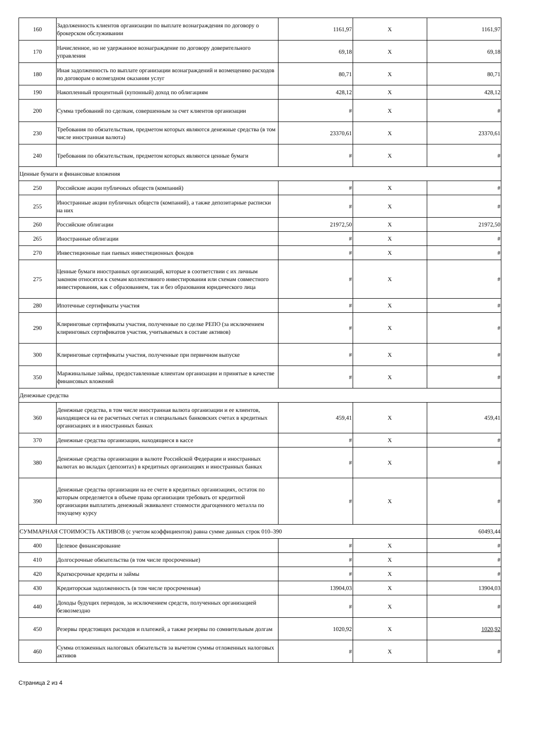| 160 | Задолженность клиентов организации по выплате вознаграждения по договору о брокерском обслуживании | 1161,97 | X | 1161,97 |
| 170 | Начисленное, но не удержанное вознаграждение по договору доверительного управления | 69,18 | X | 69,18 |
| 180 | Иная задолженность по выплате организации вознаграждений и возмещению расходов по договорам о возмездном оказании услуг | 80,71 | X | 80,71 |
| 190 | Накопленный процентный (купонный) доход по облигациям | 428,12 | X | 428,12 |
| 200 | Сумма требований по сделкам, совершенным за счет клиентов организации | # | X | # |
| 230 | Требования по обязательствам, предметом которых являются денежные средства (в том числе иностранная валюта) | 23370,61 | X | 23370,61 |
| 240 | Требования по обязательствам, предметом которых являются ценные бумаги | # | X | # |
| Ценные бумаги и финансовые вложения | | | | |
| 250 | Российские акции публичных обществ (компаний) | # | X | # |
| 255 | Иностранные акции публичных обществ (компаний), а также депозитарные расписки на них | # | X | # |
| 260 | Российские облигации | 21972,50 | X | 21972,50 |
| 265 | Иностранные облигации | # | X | # |
| 270 | Инвестиционные паи паевых инвестиционных фондов | # | X | # |
| 275 | Ценные бумаги иностранных организаций, которые в соответствии с их личным законом относятся к схемам коллективного инвестирования или схемам совместного инвестирования, как с образованием, так и без образования юридического лица | # | X | # |
| 280 | Ипотечные сертификаты участия | # | X | # |
| 290 | Клиринговые сертификаты участия, полученные по сделке РЕПО (за исключением клиринговых сертификатов участия, учитываемых в составе активов) | # | X | # |
| 300 | Клиринговые сертификаты участия, полученные при первичном выпуске | # | X | # |
| 350 | Маржинальные займы, предоставленные клиентам организации и принятые в качестве финансовых вложений | # | X | # |
| Денежные средства | | | | |
| 360 | Денежные средства, в том числе иностранная валюта организации и ее клиентов, находящиеся на ее расчетных счетах и специальных банковских счетах в кредитных организациях и в иностранных банках | 459,41 | X | 459,41 |
| 370 | Денежные средства организации, находящиеся в кассе | # | X | # |
| 380 | Денежные средства организации в валюте Российской Федерации и иностранных валютах во вкладах (депозитах) в кредитных организациях и иностранных банках | # | X | # |
| 390 | Денежные средства организации на ее счете в кредитных организациях, остаток по которым определяется в объеме права организации требовать от кредитной организации выплатить денежный эквивалент стоимости драгоценного металла по текущему курсу | # | X | # |
| СУММАРНАЯ СТОИМОСТЬ АКТИВОВ (с учетом коэффициентов) равна сумме данных строк 010–390 | | | | 60493,44 |
| 400 | Целевое финансирование | # | X | # |
| 410 | Долгосрочные обязательства (в том числе просроченные) | # | X | # |
| 420 | Краткосрочные кредиты и займы | # | X | # |
| 430 | Кредиторская задолженность (в том числе просроченная) | 13904,03 | X | 13904,03 |
| 440 | Доходы будущих периодов, за исключением средств, полученных организацией безвозмездно | # | X | # |
| 450 | Резервы предстоящих расходов и платежей, а также резервы по сомнительным долгам | 1020,92 | X | 1020,92 |
| 460 | Сумма отложенных налоговых обязательств за вычетом суммы отложенных налоговых активов | # | X | # |
Страница 2 из 4